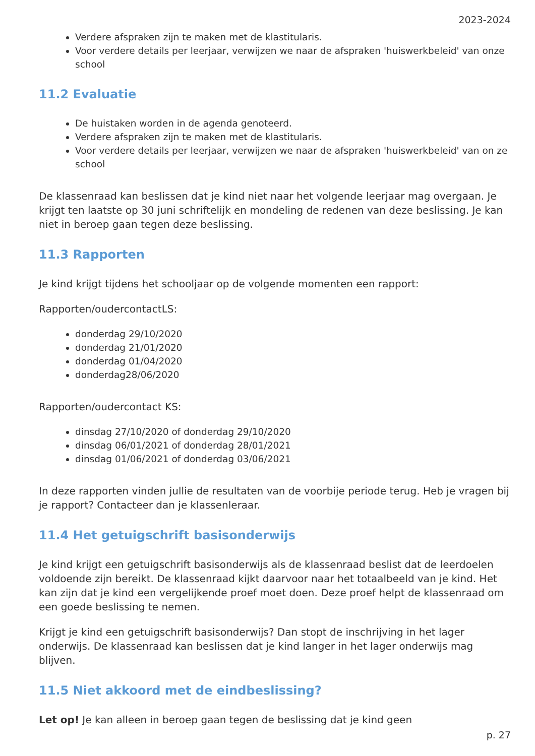2023-2024
Verdere afspraken zijn te maken met de klastitularis.
Voor verdere details per leerjaar, verwijzen we naar de afspraken 'huiswerkbeleid' van onze school
11.2 Evaluatie
De huistaken worden in de agenda genoteerd.
Verdere afspraken zijn te maken met de klastitularis.
Voor verdere details per leerjaar, verwijzen we naar de afspraken 'huiswerkbeleid' van on ze school
De klassenraad kan beslissen dat je kind niet naar het volgende leerjaar mag overgaan. Je krijgt ten laatste op 30 juni schriftelijk en mondeling de redenen van deze beslissing. Je kan niet in beroep gaan tegen deze beslissing.
11.3 Rapporten
Je kind krijgt tijdens het schooljaar op de volgende momenten een rapport:
Rapporten/oudercontactLS:
donderdag 29/10/2020
donderdag 21/01/2020
donderdag 01/04/2020
donderdag28/06/2020
Rapporten/oudercontact KS:
dinsdag 27/10/2020 of donderdag 29/10/2020
dinsdag 06/01/2021 of donderdag 28/01/2021
dinsdag 01/06/2021 of donderdag 03/06/2021
In deze rapporten vinden jullie de resultaten van de voorbije periode terug. Heb je vragen bij je rapport? Contacteer dan je klassenleraar.
11.4 Het getuigschrift basisonderwijs
Je kind krijgt een getuigschrift basisonderwijs als de klassenraad beslist dat de leerdoelen voldoende zijn bereikt. De klassenraad kijkt daarvoor naar het totaalbeeld van je kind. Het kan zijn dat je kind een vergelijkende proef moet doen. Deze proef helpt de klassenraad om een goede beslissing te nemen.
Krijgt je kind een getuigschrift basisonderwijs? Dan stopt de inschrijving in het lager onderwijs. De klassenraad kan beslissen dat je kind langer in het lager onderwijs mag blijven.
11.5 Niet akkoord met de eindbeslissing?
Let op! Je kan alleen in beroep gaan tegen de beslissing dat je kind geen
p. 27